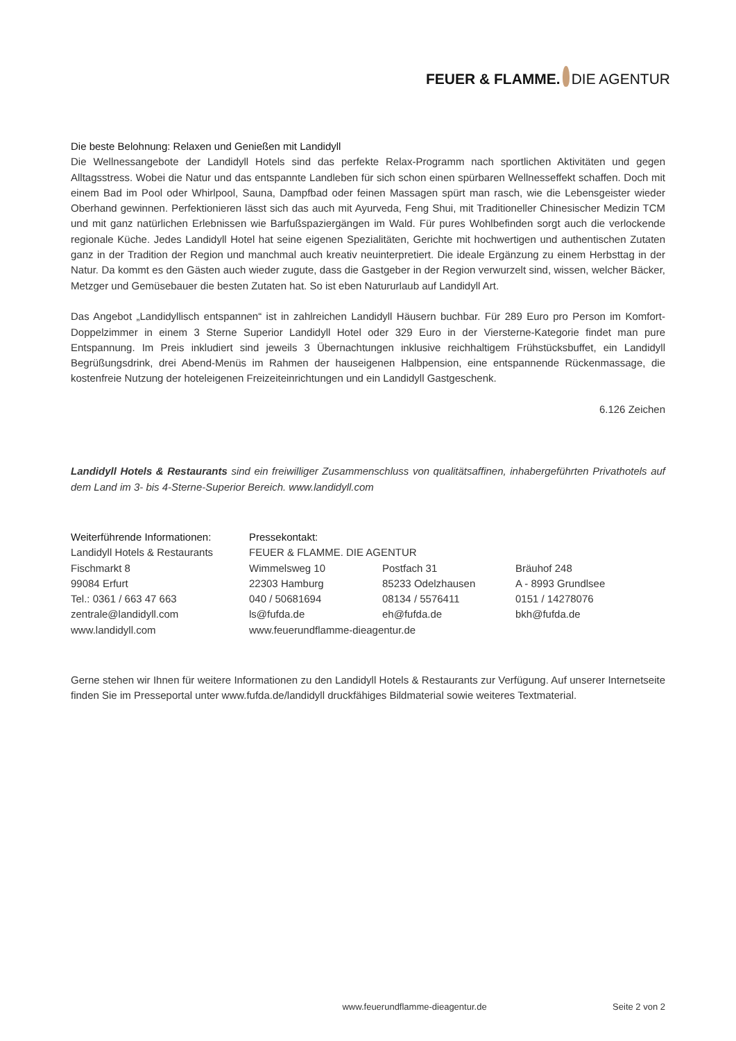FEUER & FLAMME. DIE AGENTUR
Die beste Belohnung: Relaxen und Genießen mit Landidyll
Die Wellnessangebote der Landidyll Hotels sind das perfekte Relax-Programm nach sportlichen Aktivitäten und gegen Alltagsstress. Wobei die Natur und das entspannte Landleben für sich schon einen spürbaren Wellnesseffekt schaffen. Doch mit einem Bad im Pool oder Whirlpool, Sauna, Dampfbad oder feinen Massagen spürt man rasch, wie die Lebensgeister wieder Oberhand gewinnen. Perfektionieren lässt sich das auch mit Ayurveda, Feng Shui, mit Traditioneller Chinesischer Medizin TCM und mit ganz natürlichen Erlebnissen wie Barfußspaziergängen im Wald. Für pures Wohlbefinden sorgt auch die verlockende regionale Küche. Jedes Landidyll Hotel hat seine eigenen Spezialitäten, Gerichte mit hochwertigen und authentischen Zutaten ganz in der Tradition der Region und manchmal auch kreativ neuinterpretiert. Die ideale Ergänzung zu einem Herbsttag in der Natur. Da kommt es den Gästen auch wieder zugute, dass die Gastgeber in der Region verwurzelt sind, wissen, welcher Bäcker, Metzger und Gemüsebauer die besten Zutaten hat. So ist eben Natururlaub auf Landidyll Art.
Das Angebot „Landidyllisch entspannen“ ist in zahlreichen Landidyll Häusern buchbar. Für 289 Euro pro Person im Komfort-Doppelzimmer in einem 3 Sterne Superior Landidyll Hotel oder 329 Euro in der Viersterne-Kategorie findet man pure Entspannung. Im Preis inkludiert sind jeweils 3 Übernachtungen inklusive reichhaltigem Frühstücksbuffet, ein Landidyll Begrüßungsdrink, drei Abend-Menüs im Rahmen der hauseigenen Halbpension, eine entspannende Rückenmassage, die kostenfreie Nutzung der hoteleigenen Freizeiteinrichtungen und ein Landidyll Gastgeschenk.
6.126 Zeichen
Landidyll Hotels & Restaurants sind ein freiwilliger Zusammenschluss von qualitätsaffinen, inhabergeführten Privathotels auf dem Land im 3- bis 4-Sterne-Superior Bereich. www.landidyll.com
| Weiterführende Informationen: | Pressekontakt: | | |
| Landidyll Hotels & Restaurants | FEUER & FLAMME. DIE AGENTUR | | |
| Fischmarkt 8 | Wimmelsweg 10 | Postfach 31 | Bräuhof 248 |
| 99084 Erfurt | 22303 Hamburg | 85233 Odelzhausen | A - 8993 Grundlsee |
| Tel.: 0361 / 663 47 663 | 040 / 50681694 | 08134 / 5576411 | 0151 / 14278076 |
| zentrale@landidyll.com | ls@fufda.de | eh@fufda.de | bkh@fufda.de |
| www.landidyll.com | www.feuerundflamme-dieagentur.de | | |
Gerne stehen wir Ihnen für weitere Informationen zu den Landidyll Hotels & Restaurants zur Verfügung. Auf unserer Internetseite finden Sie im Presseportal unter www.fufda.de/landidyll druckfähiges Bildmaterial sowie weiteres Textmaterial.
www.feuerundflamme-dieagentur.de Seite 2 von 2